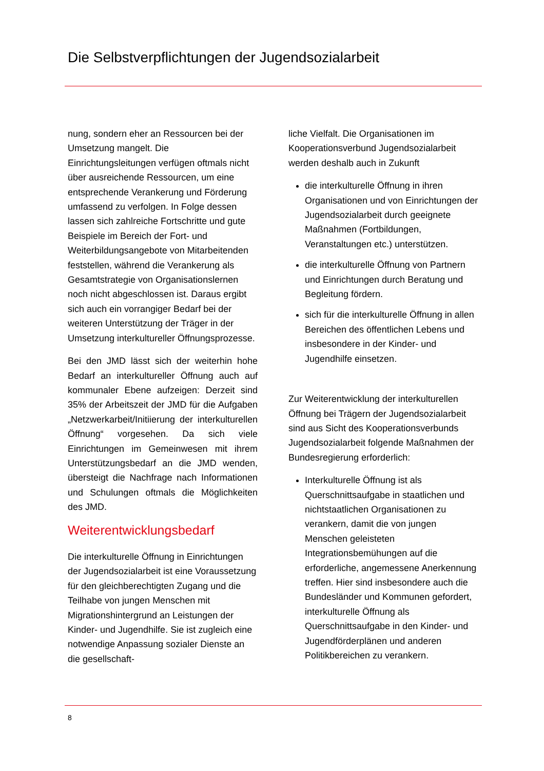Die Selbstverpflichtungen der Jugendsozialarbeit
nung, sondern eher an Ressourcen bei der Umsetzung mangelt. Die Einrichtungsleitungen verfügen oftmals nicht über ausreichende Ressourcen, um eine entsprechende Verankerung und Förderung umfassend zu verfolgen. In Folge dessen lassen sich zahlreiche Fortschritte und gute Beispiele im Bereich der Fort- und Weiterbildungsangebote von Mitarbeitenden feststellen, während die Verankerung als Gesamtstrategie von Organisationslernen noch nicht abgeschlossen ist. Daraus ergibt sich auch ein vorrangiger Bedarf bei der weiteren Unterstützung der Träger in der Umsetzung interkultureller Öffnungsprozesse.
Bei den JMD lässt sich der weiterhin hohe Bedarf an interkultureller Öffnung auch auf kommunaler Ebene aufzeigen: Derzeit sind 35% der Arbeitszeit der JMD für die Aufgaben „Netzwerkarbeit/Initiierung der interkulturellen Öffnung“ vorgesehen. Da sich viele Einrichtungen im Gemeinwesen mit ihrem Unterstützungsbedarf an die JMD wenden, übersteigt die Nachfrage nach Informationen und Schulungen oftmals die Möglichkeiten des JMD.
Weiterentwicklungsbedarf
Die interkulturelle Öffnung in Einrichtungen der Jugendsozialarbeit ist eine Voraussetzung für den gleichberechtigten Zugang und die Teilhabe von jungen Menschen mit Migrationshintergrund an Leistungen der Kinder- und Jugendhilfe. Sie ist zugleich eine notwendige Anpassung sozialer Dienste an die gesellschaft-
liche Vielfalt. Die Organisationen im Kooperationsverbund Jugendsozialarbeit werden deshalb auch in Zukunft
die interkulturelle Öffnung in ihren Organisationen und von Einrichtungen der Jugendsozialarbeit durch geeignete Maßnahmen (Fortbildungen, Veranstaltungen etc.) unterstützen.
die interkulturelle Öffnung von Partnern und Einrichtungen durch Beratung und Begleitung fördern.
sich für die interkulturelle Öffnung in allen Bereichen des öffentlichen Lebens und insbesondere in der Kinder- und Jugendhilfe einsetzen.
Zur Weiterentwicklung der interkulturellen Öffnung bei Trägern der Jugendsozialarbeit sind aus Sicht des Kooperationsverbunds Jugendsozialarbeit folgende Maßnahmen der Bundesregierung erforderlich:
Interkulturelle Öffnung ist als Querschnittsaufgabe in staatlichen und nichtstaatlichen Organisationen zu verankern, damit die von jungen Menschen geleisteten Integrationsbemühungen auf die erforderliche, angemessene Anerkennung treffen. Hier sind insbesondere auch die Bundesländer und Kommunen gefordert, interkulturelle Öffnung als Querschnittsaufgabe in den Kinder- und Jugendförderplänen und anderen Politikbereichen zu verankern.
8